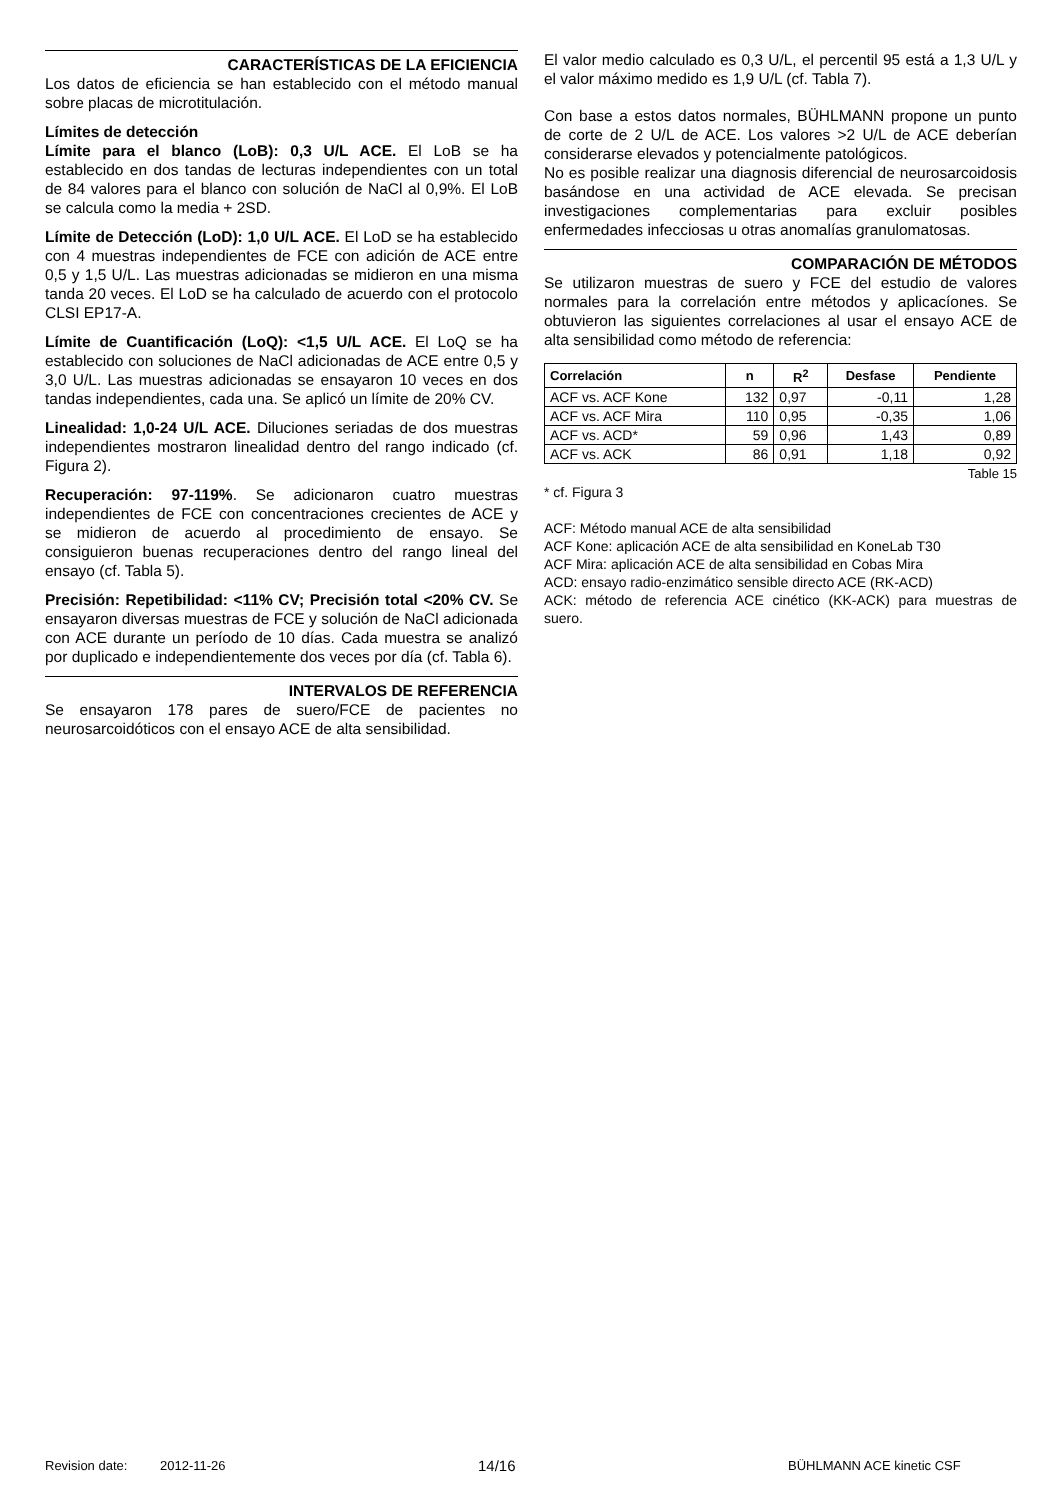CARACTERÍSTICAS DE LA EFICIENCIA
Los datos de eficiencia se han establecido con el método manual sobre placas de microtitulación.
Límites de detección
Límite para el blanco (LoB): 0,3 U/L ACE. El LoB se ha establecido en dos tandas de lecturas independientes con un total de 84 valores para el blanco con solución de NaCl al 0,9%. El LoB se calcula como la media + 2SD.
Límite de Detección (LoD): 1,0 U/L ACE. El LoD se ha establecido con 4 muestras independientes de FCE con adición de ACE entre 0,5 y 1,5 U/L. Las muestras adicionadas se midieron en una misma tanda 20 veces. El LoD se ha calculado de acuerdo con el protocolo CLSI EP17-A.
Límite de Cuantificación (LoQ): <1,5 U/L ACE. El LoQ se ha establecido con soluciones de NaCl adicionadas de ACE entre 0,5 y 3,0 U/L. Las muestras adicionadas se ensayaron 10 veces en dos tandas independientes, cada una. Se aplicó un límite de 20% CV.
Linealidad: 1,0-24 U/L ACE. Diluciones seriadas de dos muestras independientes mostraron linealidad dentro del rango indicado (cf. Figura 2).
Recuperación: 97-119%. Se adicionaron cuatro muestras independientes de FCE con concentraciones crecientes de ACE y se midieron de acuerdo al procedimiento de ensayo. Se consiguieron buenas recuperaciones dentro del rango lineal del ensayo (cf. Tabla 5).
Precisión: Repetibilidad: <11% CV; Precisión total <20% CV. Se ensayaron diversas muestras de FCE y solución de NaCl adicionada con ACE durante un período de 10 días. Cada muestra se analizó por duplicado e independientemente dos veces por día (cf. Tabla 6).
INTERVALOS DE REFERENCIA
Se ensayaron 178 pares de suero/FCE de pacientes no neurosarcoidóticos con el ensayo ACE de alta sensibilidad.
El valor medio calculado es 0,3 U/L, el percentil 95 está a 1,3 U/L y el valor máximo medido es 1,9 U/L (cf. Tabla 7).
Con base a estos datos normales, BÜHLMANN propone un punto de corte de 2 U/L de ACE. Los valores >2 U/L de ACE deberían considerarse elevados y potencialmente patológicos.
No es posible realizar una diagnosis diferencial de neurosarcoidosis basándose en una actividad de ACE elevada. Se precisan investigaciones complementarias para excluir posibles enfermedades infecciosas u otras anomalías granulomatosas.
COMPARACIÓN DE MÉTODOS
Se utilizaron muestras de suero y FCE del estudio de valores normales para la correlación entre métodos y aplicacíones. Se obtuvieron las siguientes correlaciones al usar el ensayo ACE de alta sensibilidad como método de referencia:
| Correlación | n | R<sup>2</sup> | Desfase | Pendiente |
| --- | --- | --- | --- | --- |
| ACF vs. ACF Kone | 132 | 0,97 | -0,11 | 1,28 |
| ACF vs. ACF Mira | 110 | 0,95 | -0,35 | 1,06 |
| ACF vs. ACD* | 59 | 0,96 | 1,43 | 0,89 |
| ACF vs. ACK | 86 | 0,91 | 1,18 | 0,92 |
Table 15
* cf. Figura 3
ACF: Método manual ACE de alta sensibilidad
ACF Kone: aplicación ACE de alta sensibilidad en KoneLab T30
ACF Mira: aplicación ACE de alta sensibilidad en Cobas Mira
ACD: ensayo radio-enzimático sensible directo ACE (RK-ACD)
ACK: método de referencia ACE cinético (KK-ACK) para muestras de suero.
Revision date: 2012-11-26 14/16 BÜHLMANN ACE kinetic CSF